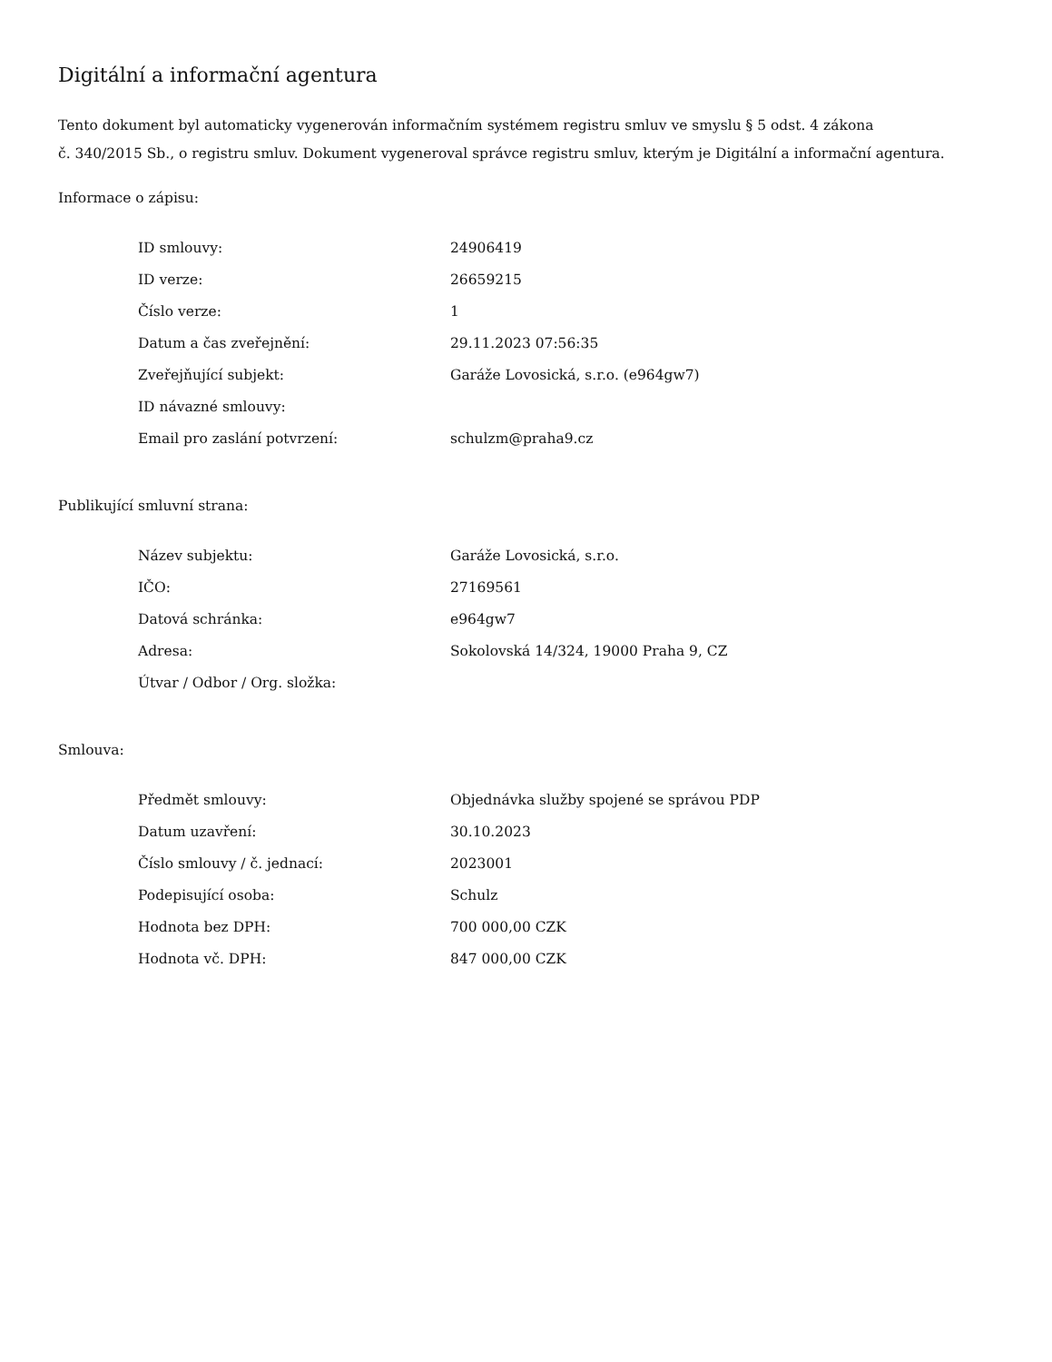Digitální a informační agentura
Tento dokument byl automaticky vygenerován informačním systémem registru smluv ve smyslu § 5 odst. 4 zákona
č. 340/2015 Sb., o registru smluv. Dokument vygeneroval správce registru smluv, kterým je Digitální a informační agentura.
Informace o zápisu:
| ID smlouvy: | 24906419 |
| ID verze: | 26659215 |
| Číslo verze: | 1 |
| Datum a čas zveřejnění: | 29.11.2023 07:56:35 |
| Zveřejňující subjekt: | Garáže Lovosická, s.r.o. (e964gw7) |
| ID návazné smlouvy: | |
| Email pro zaslání potvrzení: | schulzm@praha9.cz |
Publikující smluvní strana:
| Název subjektu: | Garáže Lovosická, s.r.o. |
| IČO: | 27169561 |
| Datová schránka: | e964gw7 |
| Adresa: | Sokolovská 14/324, 19000 Praha 9, CZ |
| Útvar / Odbor / Org. složka: | |
Smlouva:
| Předmět smlouvy: | Objednávka služby spojené se správou PDP |
| Datum uzavření: | 30.10.2023 |
| Číslo smlouvy / č. jednací: | 2023001 |
| Podepisující osoba: | Schulz |
| Hodnota bez DPH: | 700 000,00 CZK |
| Hodnota vč. DPH: | 847 000,00 CZK |